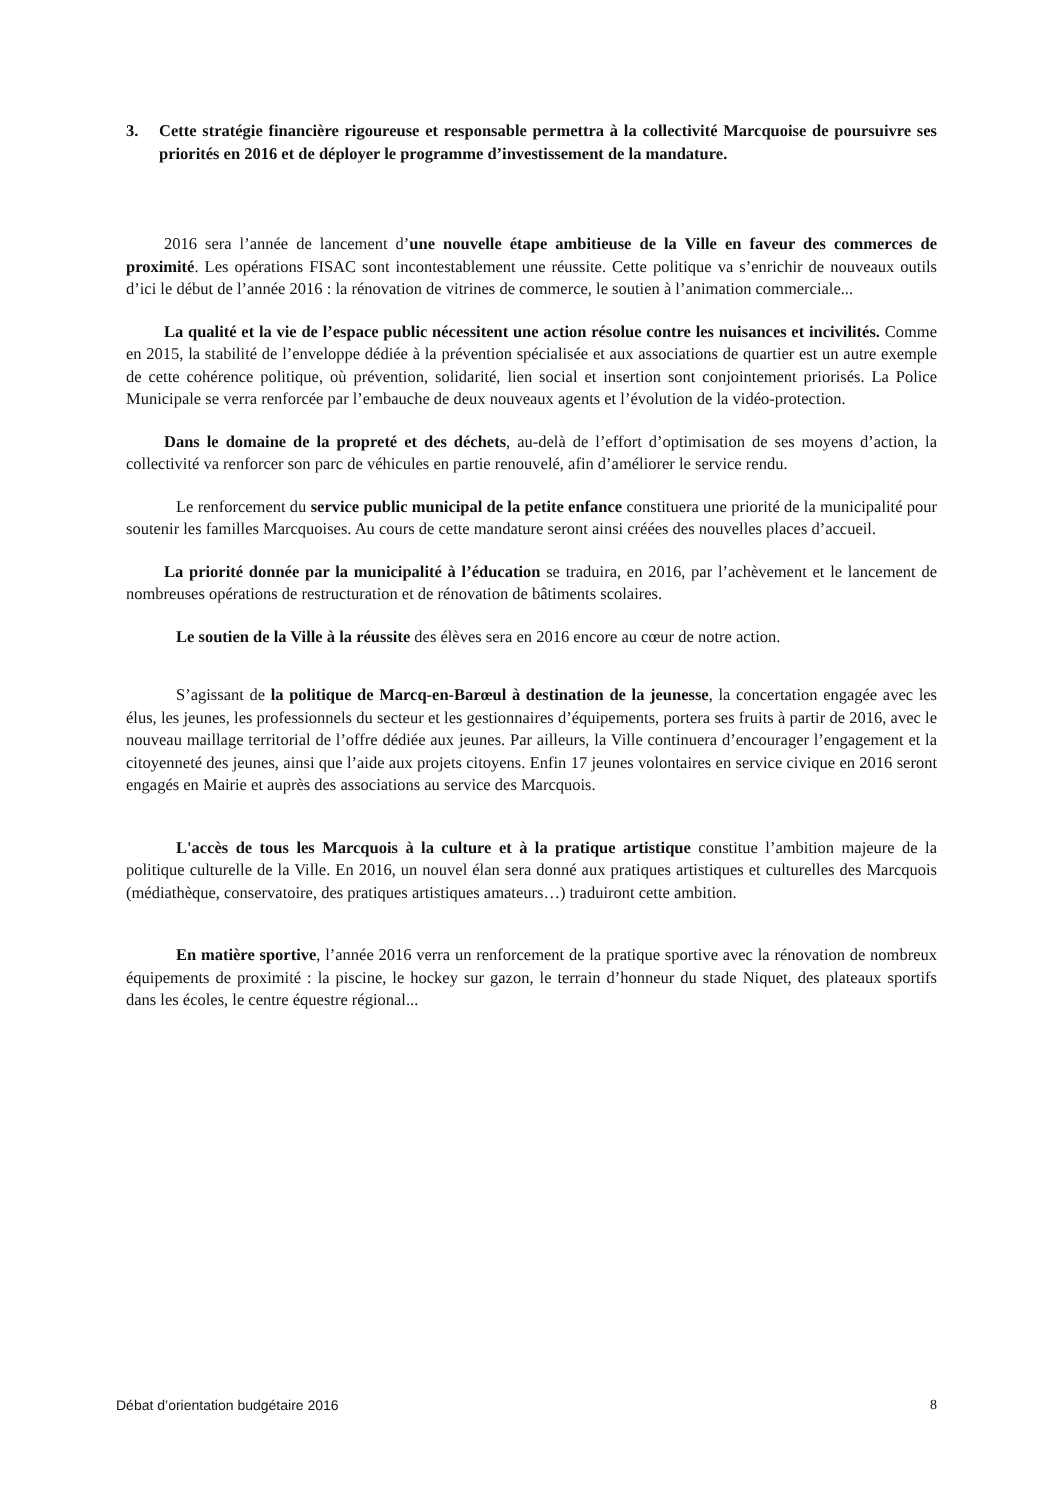3. Cette stratégie financière rigoureuse et responsable permettra à la collectivité Marcquoise de poursuivre ses priorités en 2016 et de déployer le programme d’investissement de la mandature.
2016 sera l’année de lancement d’une nouvelle étape ambitieuse de la Ville en faveur des commerces de proximité. Les opérations FISAC sont incontestablement une réussite. Cette politique va s’enrichir de nouveaux outils d’ici le début de l’année 2016 : la rénovation de vitrines de commerce, le soutien à l’animation commerciale...
La qualité et la vie de l’espace public nécessitent une action résolue contre les nuisances et incivilités. Comme en 2015, la stabilité de l’enveloppe dédiée à la prévention spécialisée et aux associations de quartier est un autre exemple de cette cohérence politique, où prévention, solidarité, lien social et insertion sont conjointement priorisés. La Police Municipale se verra renforcée par l’embauche de deux nouveaux agents et l’évolution de la vidéo-protection.
Dans le domaine de la propreté et des déchets, au-delà de l’effort d’optimisation de ses moyens d’action, la collectivité va renforcer son parc de véhicules en partie renouvelé, afin d’améliorer le service rendu.
Le renforcement du service public municipal de la petite enfance constituera une priorité de la municipalité pour soutenir les familles Marcquoises. Au cours de cette mandature seront ainsi créées des nouvelles places d’accueil.
La priorité donnée par la municipalité à l’éducation se traduira, en 2016, par l’achèvement et le lancement de nombreuses opérations de restructuration et de rénovation de bâtiments scolaires.
Le soutien de la Ville à la réussite des élèves sera en 2016 encore au cœur de notre action.
S’agissant de la politique de Marcq-en-Barœul à destination de la jeunesse, la concertation engagée avec les élus, les jeunes, les professionnels du secteur et les gestionnaires d’équipements, portera ses fruits à partir de 2016, avec le nouveau maillage territorial de l’offre dédiée aux jeunes. Par ailleurs, la Ville continuera d’encourager l’engagement et la citoyenneté des jeunes, ainsi que l’aide aux projets citoyens. Enfin 17 jeunes volontaires en service civique en 2016 seront engagés en Mairie et auprès des associations au service des Marcquois.
L'accès de tous les Marcquois à la culture et à la pratique artistique constitue l’ambition majeure de la politique culturelle de la Ville. En 2016, un nouvel élan sera donné aux pratiques artistiques et culturelles des Marcquois (médiathèque, conservatoire, des pratiques artistiques amateurs…) traduiront cette ambition.
En matière sportive, l’année 2016 verra un renforcement de la pratique sportive avec la rénovation de nombreux équipements de proximité : la piscine, le hockey sur gazon, le terrain d’honneur du stade Niquet, des plateaux sportifs dans les écoles, le centre équestre régional...
Débat d’orientation budgétaire 2016 8